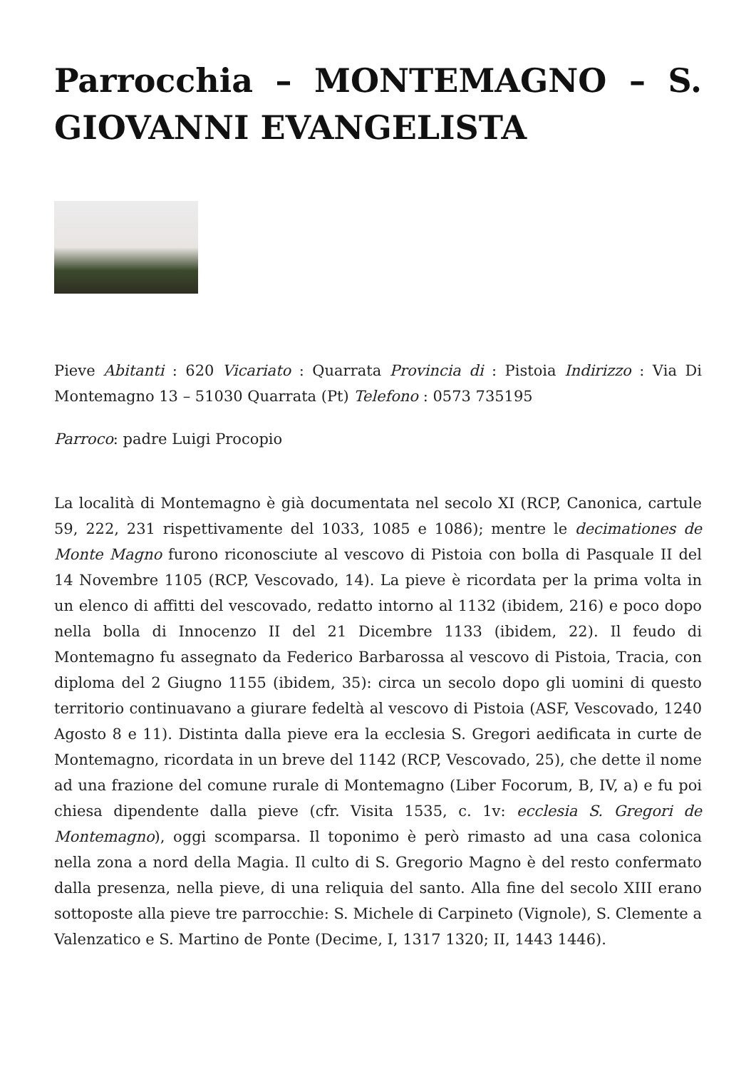Parrocchia – MONTEMAGNO – S. GIOVANNI EVANGELISTA
Pieve Abitanti : 620 Vicariato : Quarrata Provincia di : Pistoia Indirizzo : Via Di Montemagno 13 – 51030 Quarrata (Pt) Telefono : 0573 735195
Parroco: padre Luigi Procopio
La località di Montemagno è già documentata nel secolo XI (RCP, Canonica, cartule 59, 222, 231 rispettivamente del 1033, 1085 e 1086); mentre le decimationes de Monte Magno furono riconosciute al vescovo di Pistoia con bolla di Pasquale II del 14 Novembre 1105 (RCP, Vescovado, 14). La pieve è ricordata per la prima volta in un elenco di affitti del vescovado, redatto intorno al 1132 (ibidem, 216) e poco dopo nella bolla di Innocenzo II del 21 Dicembre 1133 (ibidem, 22). Il feudo di Montemagno fu assegnato da Federico Barbarossa al vescovo di Pistoia, Tracia, con diploma del 2 Giugno 1155 (ibidem, 35): circa un secolo dopo gli uomini di questo territorio continuavano a giurare fedeltà al vescovo di Pistoia (ASF, Vescovado, 1240 Agosto 8 e 11). Distinta dalla pieve era la ecclesia S. Gregori aedificata in curte de Montemagno, ricordata in un breve del 1142 (RCP, Vescovado, 25), che dette il nome ad una frazione del comune rurale di Montemagno (Liber Focorum, B, IV, a) e fu poi chiesa dipendente dalla pieve (cfr. Visita 1535, c. 1v: ecclesia S. Gregori de Montemagno), oggi scomparsa. Il toponimo è però rimasto ad una casa colonica nella zona a nord della Magia. Il culto di S. Gregorio Magno è del resto confermato dalla presenza, nella pieve, di una reliquia del santo. Alla fine del secolo XIII erano sottoposte alla pieve tre parrocchie: S. Michele di Carpineto (Vignole), S. Clemente a Valenzatico e S. Martino de Ponte (Decime, I, 1317 1320; II, 1443 1446).